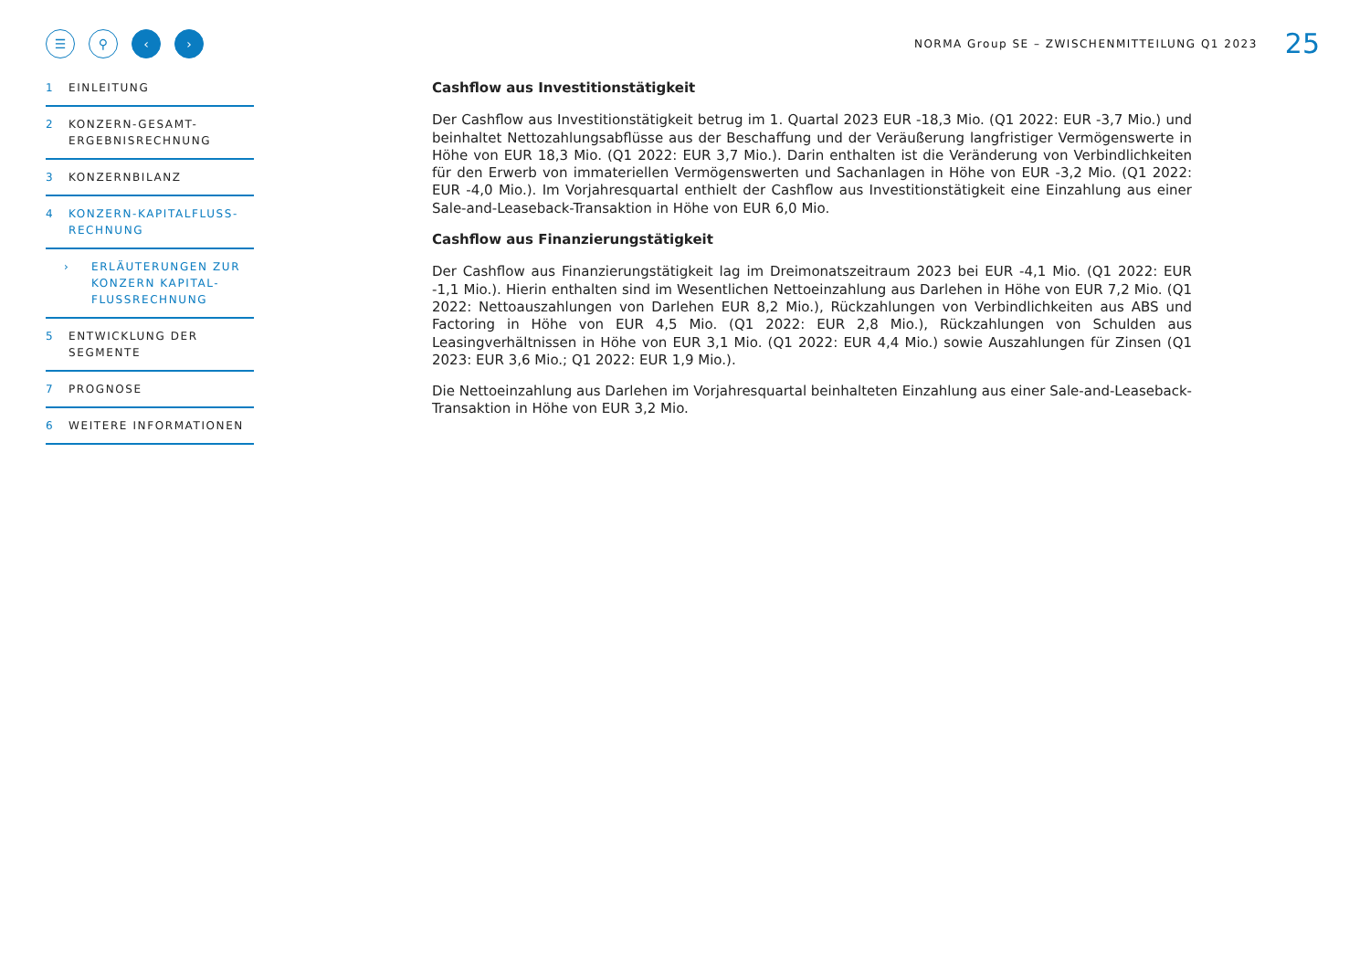☰ ⚲ ‹ ›
NORMA Group SE – ZWISCHENMITTEILUNG Q1 2023 25
1 EINLEITUNG
2 KONZERN-GESAMT-
ERGEBNISRECHNUNG
3 KONZERNBILANZ
4 KONZERN-KAPITALFLUSS-
RECHNUNG
› ERLÄUTERUNGEN ZUR
KONZERN KAPITAL-
FLUSSRECHNUNG
5 ENTWICKLUNG DER
SEGMENTE
7 PROGNOSE
6 WEITERE INFORMATIONEN
Cashflow aus Investitionstätigkeit
Der Cashflow aus Investitionstätigkeit betrug im 1. Quartal 2023 EUR -18,3 Mio. (Q1 2022: EUR -3,7 Mio.) und beinhaltet Nettozahlungsabflüsse aus der Beschaffung und der Veräußerung langfristiger Vermögenswerte in Höhe von EUR 18,3 Mio. (Q1 2022: EUR 3,7 Mio.). Darin enthalten ist die Veränderung von Verbindlichkeiten für den Erwerb von immateriellen Vermögenswerten und Sachanlagen in Höhe von EUR -3,2 Mio. (Q1 2022: EUR -4,0 Mio.). Im Vorjahresquartal enthielt der Cashflow aus Investitionstätigkeit eine Einzahlung aus einer Sale-and-Leaseback-Transaktion in Höhe von EUR 6,0 Mio.
Cashflow aus Finanzierungstätigkeit
Der Cashflow aus Finanzierungstätigkeit lag im Dreimonatszeitraum 2023 bei EUR -4,1 Mio. (Q1 2022: EUR -1,1 Mio.). Hierin enthalten sind im Wesentlichen Nettoeinzahlung aus Darlehen in Höhe von EUR 7,2 Mio. (Q1 2022: Nettoauszahlungen von Darlehen EUR 8,2 Mio.), Rückzahlungen von Verbindlichkeiten aus ABS und Factoring in Höhe von EUR 4,5 Mio. (Q1 2022: EUR 2,8 Mio.), Rückzahlungen von Schulden aus Leasingverhältnissen in Höhe von EUR 3,1 Mio. (Q1 2022: EUR 4,4 Mio.) sowie Auszahlungen für Zinsen (Q1 2023: EUR 3,6 Mio.; Q1 2022: EUR 1,9 Mio.).
Die Nettoeinzahlung aus Darlehen im Vorjahresquartal beinhalteten Einzahlung aus einer Sale-and-Leaseback-Transaktion in Höhe von EUR 3,2 Mio.